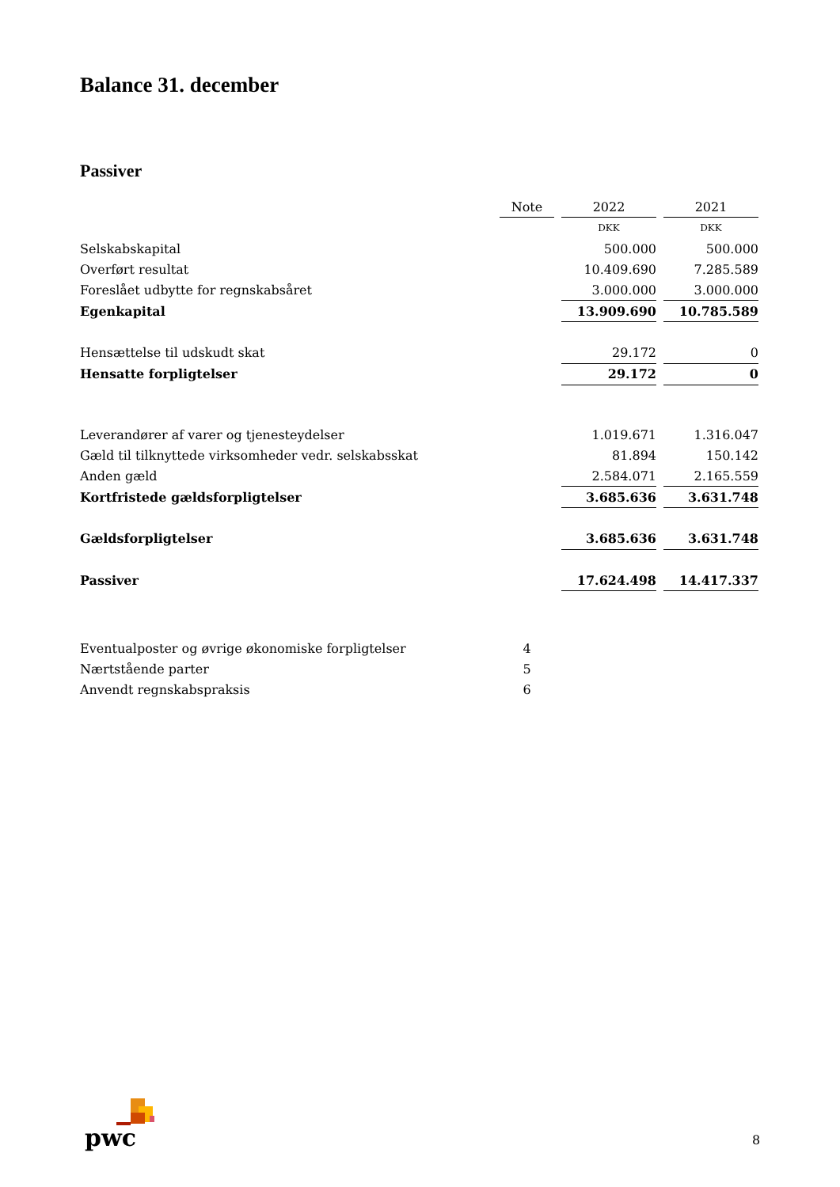Balance 31. december
Passiver
| | Note | | 2022 | | 2021 |
| --- | --- | --- | --- | --- | --- |
| | | | DKK | | DKK |
| Selskabskapital | | | 500.000 | | 500.000 |
| Overført resultat | | | 10.409.690 | | 7.285.589 |
| Foreslået udbytte for regnskabsåret | | | 3.000.000 | | 3.000.000 |
| Egenkapital | | | 13.909.690 | | 10.785.589 |
| Hensættelse til udskudt skat | | | 29.172 | | 0 |
| Hensatte forpligtelser | | | 29.172 | | 0 |
| Leverandører af varer og tjenesteydelser | | | 1.019.671 | | 1.316.047 |
| Gæld til tilknyttede virksomheder vedr. selskabsskat | | | 81.894 | | 150.142 |
| Anden gæld | | | 2.584.071 | | 2.165.559 |
| Kortfristede gældsforpligtelser | | | 3.685.636 | | 3.631.748 |
| Gældsforpligtelser | | | 3.685.636 | | 3.631.748 |
| Passiver | | | 17.624.498 | | 14.417.337 |
| Eventualposter og øvrige økonomiske forpligtelser | 4 | | | | |
| Nærtstående parter | 5 | | | | |
| Anvendt regnskabspraksis | 6 | | | | |
pwc
8